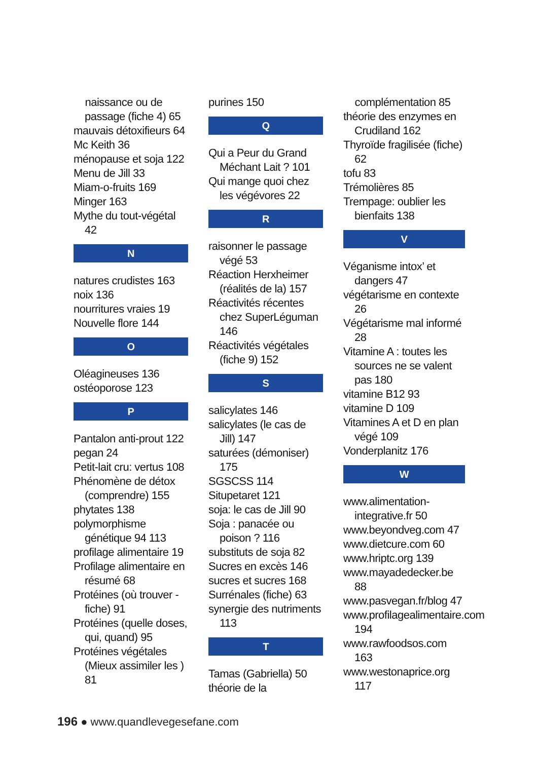naissance ou de passage (fiche 4) 65
mauvais détoxifieurs 64
Mc Keith 36
ménopause et soja 122
Menu de Jill 33
Miam-o-fruits 169
Minger 163
Mythe du tout-végétal 42
N
natures crudistes 163
noix 136
nourritures vraies 19
Nouvelle flore 144
O
Oléagineuses 136
ostéoporose 123
P
Pantalon anti-prout 122
pegan 24
Petit-lait cru: vertus 108
Phénomène de détox (comprendre) 155
phytates 138
polymorphisme génétique 94 113
profilage alimentaire 19
Profilage alimentaire en résumé 68
Protéines (où trouver - fiche) 91
Protéines (quelle doses, qui, quand) 95
Protéines végétales (Mieux assimiler les ) 81
purines 150
Q
Qui a Peur du Grand Méchant Lait ? 101
Qui mange quoi chez les végévores 22
R
raisonner le passage végé 53
Réaction Herxheimer (réalités de la) 157
Réactivités récentes chez SuperLéguman 146
Réactivités végétales (fiche 9) 152
S
salicylates 146
salicylates (le cas de Jill) 147
saturées (démoniser) 175
SGSCSS 114
Situpetaret 121
soja: le cas de Jill 90
Soja : panacée ou poison ? 116
substituts de soja 82
Sucres en excès 146
sucres et sucres 168
Surrénales (fiche) 63
synergie des nutriments 113
T
Tamas (Gabriella) 50
théorie de la
complémentation 85
théorie des enzymes en Crudiland 162
Thyroïde fragilisée (fiche) 62
tofu 83
Trémolières 85
Trempage: oublier les bienfaits 138
V
Véganisme intox’ et dangers 47
végétarisme en contexte 26
Végétarisme mal informé 28
Vitamine A : toutes les sources ne se valent pas 180
vitamine B12 93
vitamine D 109
Vitamines A et D en plan végé 109
Vonderplanitz 176
W
www.alimentation-integrative.fr 50
www.beyondveg.com 47
www.dietcure.com 60
www.hriptc.org 139
www.mayadedecker.be 88
www.pasvegan.fr/blog 47
www.profilagealimentaire.com 194
www.rawfoodsos.com 163
www.westonaprice.org 117
196 ● www.quandlevegesefane.com